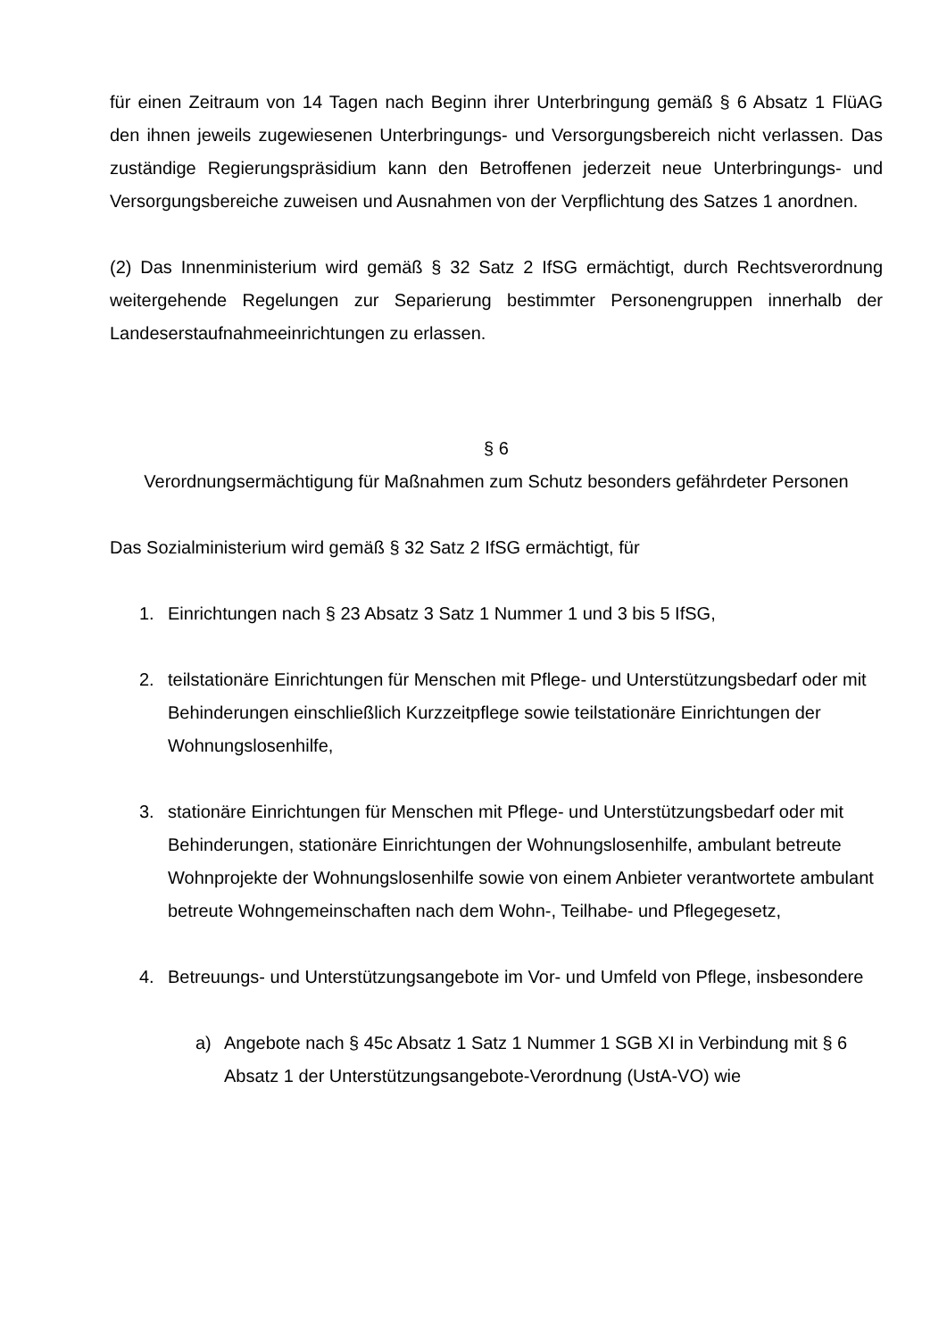für einen Zeitraum von 14 Tagen nach Beginn ihrer Unterbringung gemäß § 6 Absatz 1 FlüAG den ihnen jeweils zugewiesenen Unterbringungs- und Versorgungsbereich nicht verlassen. Das zuständige Regierungspräsidium kann den Betroffenen jederzeit neue Unterbringungs- und Versorgungsbereiche zuweisen und Ausnahmen von der Verpflichtung des Satzes 1 anordnen.
(2) Das Innenministerium wird gemäß § 32 Satz 2 IfSG ermächtigt, durch Rechtsverordnung weitergehende Regelungen zur Separierung bestimmter Personengruppen innerhalb der Landeserstaufnahmeeinrichtungen zu erlassen.
§ 6
Verordnungsermächtigung für Maßnahmen zum Schutz besonders gefährdeter Personen
Das Sozialministerium wird gemäß § 32 Satz 2 IfSG ermächtigt, für
1. Einrichtungen nach § 23 Absatz 3 Satz 1 Nummer 1 und 3 bis 5 IfSG,
2. teilstationäre Einrichtungen für Menschen mit Pflege- und Unterstützungsbedarf oder mit Behinderungen einschließlich Kurzzeitpflege sowie teilstationäre Einrichtungen der Wohnungslosenhilfe,
3. stationäre Einrichtungen für Menschen mit Pflege- und Unterstützungsbedarf oder mit Behinderungen, stationäre Einrichtungen der Wohnungslosenhilfe, ambulant betreute Wohnprojekte der Wohnungslosenhilfe sowie von einem Anbieter verantwortete ambulant betreute Wohngemeinschaften nach dem Wohn-, Teilhabe- und Pflegegesetz,
4. Betreuungs- und Unterstützungsangebote im Vor- und Umfeld von Pflege, insbesondere
a) Angebote nach § 45c Absatz 1 Satz 1 Nummer 1 SGB XI in Verbindung mit § 6 Absatz 1 der Unterstützungsangebote-Verordnung (UstA-VO) wie